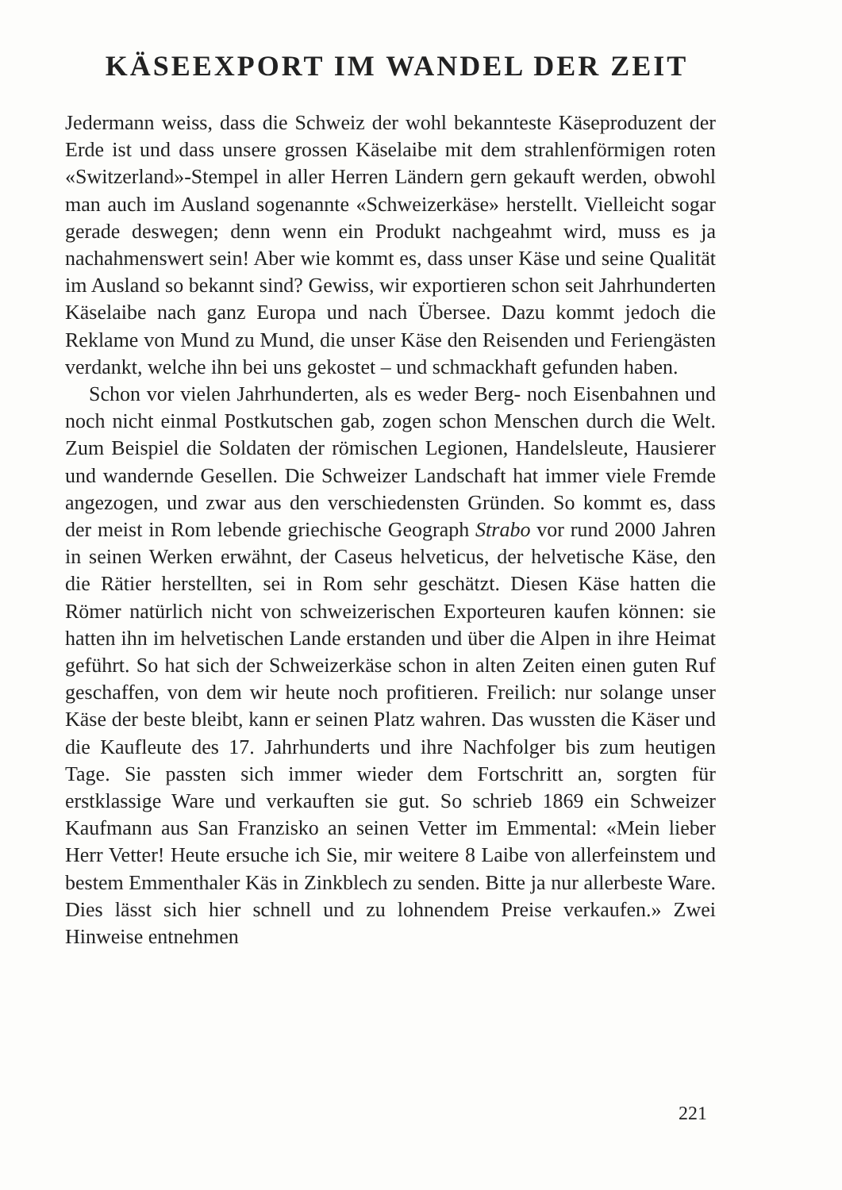KÄSEEXPORT IM WANDEL DER ZEIT
Jedermann weiss, dass die Schweiz der wohl bekannteste Käseproduzent der Erde ist und dass unsere grossen Käselaibe mit dem strahlenförmigen roten «Switzerland»-Stempel in aller Herren Ländern gern gekauft werden, obwohl man auch im Ausland sogenannte «Schweizerkäse» herstellt. Vielleicht sogar gerade deswegen; denn wenn ein Produkt nachgeahmt wird, muss es ja nachahmenswert sein! Aber wie kommt es, dass unser Käse und seine Qualität im Ausland so bekannt sind? Gewiss, wir exportieren schon seit Jahrhunderten Käselaibe nach ganz Europa und nach Übersee. Dazu kommt jedoch die Reklame von Mund zu Mund, die unser Käse den Reisenden und Feriengästen verdankt, welche ihn bei uns gekostet – und schmackhaft gefunden haben.
Schon vor vielen Jahrhunderten, als es weder Berg- noch Eisenbahnen und noch nicht einmal Postkutschen gab, zogen schon Menschen durch die Welt. Zum Beispiel die Soldaten der römischen Legionen, Handelsleute, Hausierer und wandernde Gesellen. Die Schweizer Landschaft hat immer viele Fremde angezogen, und zwar aus den verschiedensten Gründen. So kommt es, dass der meist in Rom lebende griechische Geograph Strabo vor rund 2000 Jahren in seinen Werken erwähnt, der Caseus helveticus, der helvetische Käse, den die Rätier herstellten, sei in Rom sehr geschätzt. Diesen Käse hatten die Römer natürlich nicht von schweizerischen Exporteuren kaufen können: sie hatten ihn im helvetischen Lande erstanden und über die Alpen in ihre Heimat geführt. So hat sich der Schweizerkäse schon in alten Zeiten einen guten Ruf geschaffen, von dem wir heute noch profitieren. Freilich: nur solange unser Käse der beste bleibt, kann er seinen Platz wahren. Das wussten die Käser und die Kaufleute des 17. Jahrhunderts und ihre Nachfolger bis zum heutigen Tage. Sie passten sich immer wieder dem Fortschritt an, sorgten für erstklassige Ware und verkauften sie gut. So schrieb 1869 ein Schweizer Kaufmann aus San Franzisko an seinen Vetter im Emmental: «Mein lieber Herr Vetter! Heute ersuche ich Sie, mir weitere 8 Laibe von allerfeinstem und bestem Emmenthaler Käs in Zinkblech zu senden. Bitte ja nur allerbeste Ware. Dies lässt sich hier schnell und zu lohnendem Preise verkaufen.» Zwei Hinweise entnehmen
221